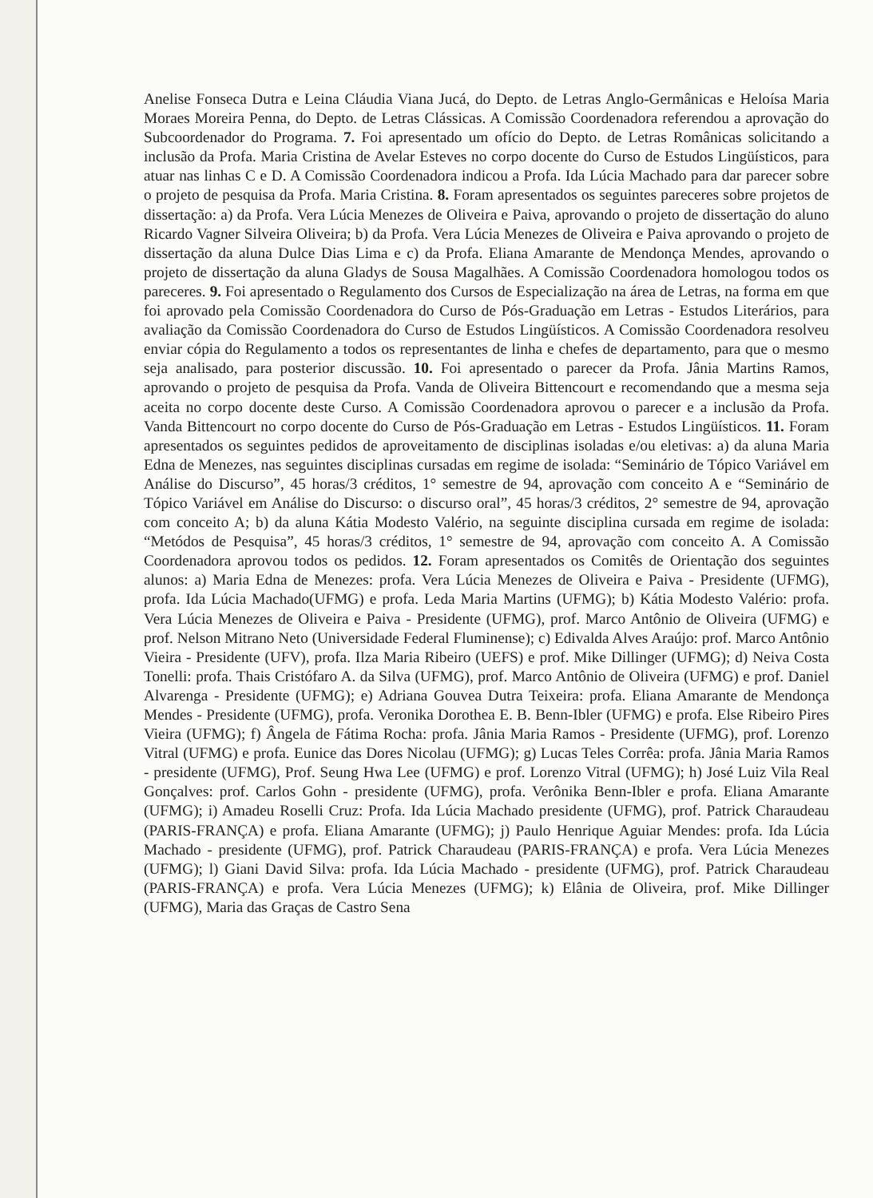Anelise Fonseca Dutra e Leina Cláudia Viana Jucá, do Depto. de Letras Anglo-Germânicas e Heloísa Maria Moraes Moreira Penna, do Depto. de Letras Clássicas. A Comissão Coordenadora referendou a aprovação do Subcoordenador do Programa. 7. Foi apresentado um ofício do Depto. de Letras Românicas solicitando a inclusão da Profa. Maria Cristina de Avelar Esteves no corpo docente do Curso de Estudos Lingüísticos, para atuar nas linhas C e D. A Comissão Coordenadora indicou a Profa. Ida Lúcia Machado para dar parecer sobre o projeto de pesquisa da Profa. Maria Cristina. 8. Foram apresentados os seguintes pareceres sobre projetos de dissertação: a) da Profa. Vera Lúcia Menezes de Oliveira e Paiva, aprovando o projeto de dissertação do aluno Ricardo Vagner Silveira Oliveira; b) da Profa. Vera Lúcia Menezes de Oliveira e Paiva aprovando o projeto de dissertação da aluna Dulce Dias Lima e c) da Profa. Eliana Amarante de Mendonça Mendes, aprovando o projeto de dissertação da aluna Gladys de Sousa Magalhães. A Comissão Coordenadora homologou todos os pareceres. 9. Foi apresentado o Regulamento dos Cursos de Especialização na área de Letras, na forma em que foi aprovado pela Comissão Coordenadora do Curso de Pós-Graduação em Letras - Estudos Literários, para avaliação da Comissão Coordenadora do Curso de Estudos Lingüísticos. A Comissão Coordenadora resolveu enviar cópia do Regulamento a todos os representantes de linha e chefes de departamento, para que o mesmo seja analisado, para posterior discussão. 10. Foi apresentado o parecer da Profa. Jânia Martins Ramos, aprovando o projeto de pesquisa da Profa. Vanda de Oliveira Bittencourt e recomendando que a mesma seja aceita no corpo docente deste Curso. A Comissão Coordenadora aprovou o parecer e a inclusão da Profa. Vanda Bittencourt no corpo docente do Curso de Pós-Graduação em Letras - Estudos Lingüísticos. 11. Foram apresentados os seguintes pedidos de aproveitamento de disciplinas isoladas e/ou eletivas: a) da aluna Maria Edna de Menezes, nas seguintes disciplinas cursadas em regime de isolada: “Seminário de Tópico Variável em Análise do Discurso”, 45 horas/3 créditos, 1° semestre de 94, aprovação com conceito A e “Seminário de Tópico Variável em Análise do Discurso: o discurso oral”, 45 horas/3 créditos, 2° semestre de 94, aprovação com conceito A; b) da aluna Kátia Modesto Valério, na seguinte disciplina cursada em regime de isolada: “Metódos de Pesquisa”, 45 horas/3 créditos, 1° semestre de 94, aprovação com conceito A. A Comissão Coordenadora aprovou todos os pedidos. 12. Foram apresentados os Comitês de Orientação dos seguintes alunos: a) Maria Edna de Menezes: profa. Vera Lúcia Menezes de Oliveira e Paiva - Presidente (UFMG), profa. Ida Lúcia Machado(UFMG) e profa. Leda Maria Martins (UFMG); b) Kátia Modesto Valério: profa. Vera Lúcia Menezes de Oliveira e Paiva - Presidente (UFMG), prof. Marco Antônio de Oliveira (UFMG) e prof. Nelson Mitrano Neto (Universidade Federal Fluminense); c) Edivalda Alves Araújo: prof. Marco Antônio Vieira - Presidente (UFV), profa. Ilza Maria Ribeiro (UEFS) e prof. Mike Dillinger (UFMG); d) Neiva Costa Tonelli: profa. Thais Cristófaro A. da Silva (UFMG), prof. Marco Antônio de Oliveira (UFMG) e prof. Daniel Alvarenga - Presidente (UFMG); e) Adriana Gouvea Dutra Teixeira: profa. Eliana Amarante de Mendonça Mendes - Presidente (UFMG), profa. Veronika Dorothea E. B. Benn-Ibler (UFMG) e profa. Else Ribeiro Pires Vieira (UFMG); f) Ângela de Fátima Rocha: profa. Jânia Maria Ramos - Presidente (UFMG), prof. Lorenzo Vitral (UFMG) e profa. Eunice das Dores Nicolau (UFMG); g) Lucas Teles Corrêa: profa. Jânia Maria Ramos - presidente (UFMG), Prof. Seung Hwa Lee (UFMG) e prof. Lorenzo Vitral (UFMG); h) José Luiz Vila Real Gonçalves: prof. Carlos Gohn - presidente (UFMG), profa. Verônika Benn-Ibler e profa. Eliana Amarante (UFMG); i) Amadeu Roselli Cruz: Profa. Ida Lúcia Machado presidente (UFMG), prof. Patrick Charaudeau (PARIS-FRANÇA) e profa. Eliana Amarante (UFMG); j) Paulo Henrique Aguiar Mendes: profa. Ida Lúcia Machado - presidente (UFMG), prof. Patrick Charaudeau (PARIS-FRANÇA) e profa. Vera Lúcia Menezes (UFMG); l) Giani David Silva: profa. Ida Lúcia Machado - presidente (UFMG), prof. Patrick Charaudeau (PARIS-FRANÇA) e profa. Vera Lúcia Menezes (UFMG); k) Elânia de Oliveira, prof. Mike Dillinger (UFMG), Maria das Graças de Castro Sena